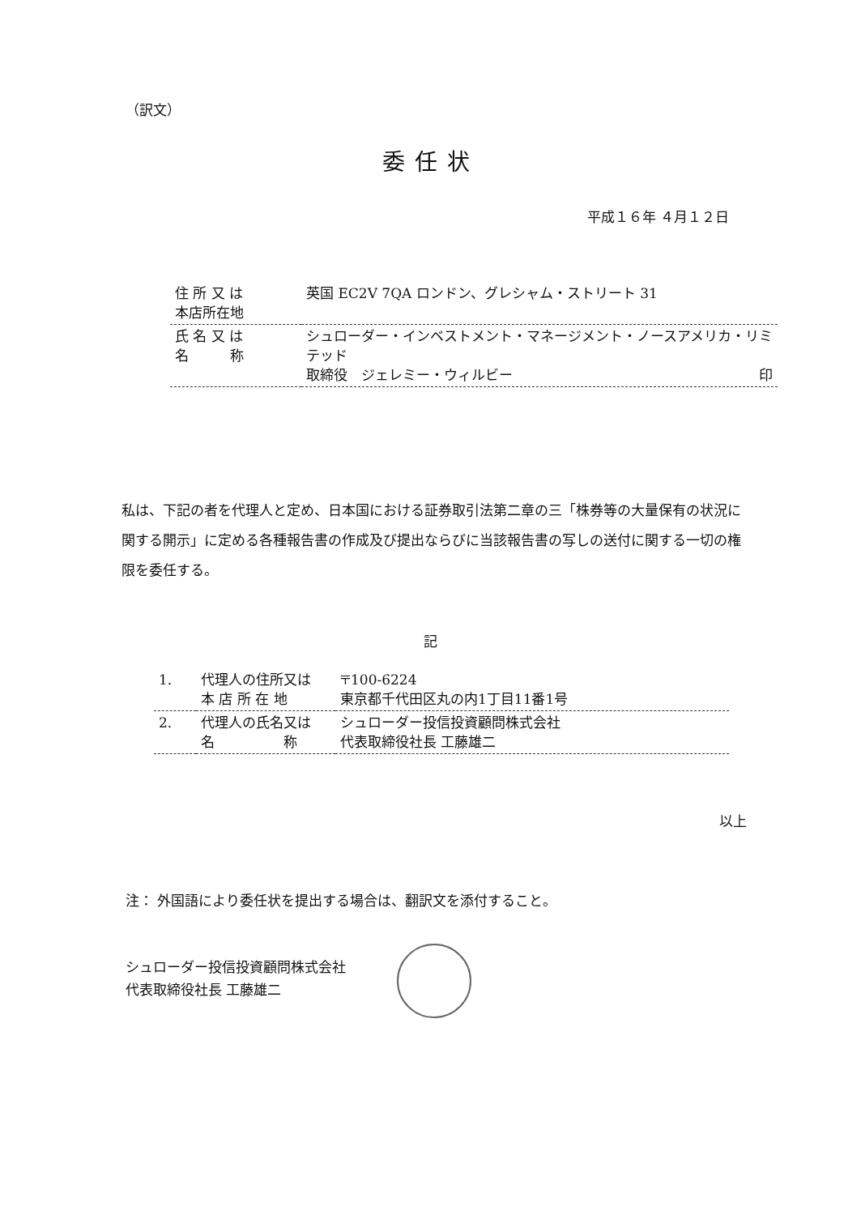（訳文）
委任状
平成１６年 ４月１２日
| 住 所 又 は 本店所在地 | 英国 EC2V 7QA ロンドン、グレシャム・ストリート 31 |
| 氏 名 又 は 名 称 | シュローダー・インベストメント・マネージメント・ノースアメリカ・リミテッド 取締役 ジェレミー・ウィルビー 印 |
私は、下記の者を代理人と定め、日本国における証券取引法第二章の三「株券等の大量保有の状況に関する開示」に定める各種報告書の作成及び提出ならびに当該報告書の写しの送付に関する一切の権限を委任する。
記
| 1. | 代理人の住所又は 本 店 所 在 地 | 〒100-6224 東京都千代田区丸の内1丁目11番1号 |
| 2. | 代理人の氏名又は 名 称 | シュローダー投信投資顧問株式会社 代表取締役社長 工藤雄二 |
以上
注： 外国語により委任状を提出する場合は、翻訳文を添付すること。
シュローダー投信投資顧問株式会社
代表取締役社長 工藤雄二